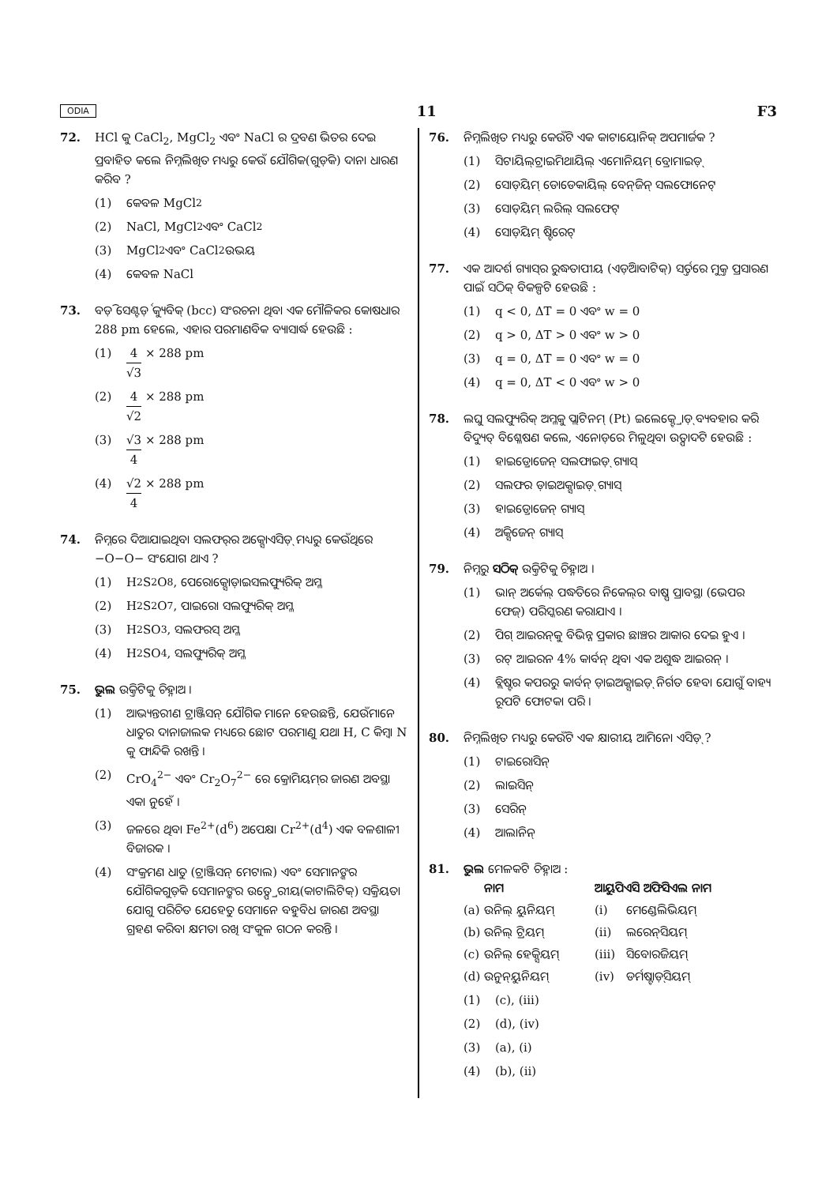ODIA 11 F3
72. HCl କୁ CaCl<sub>2</sub>, MgCl<sub>2</sub> ଏବଂ NaCl ର ଦ୍ରବଣ ଭିତର ଦେଇ ପ୍ରବାହିତ କଲେ ନିମ୍ନଲିଖିତ ମଧ୍ୟରୁ କେଉଁ ଯୌଗିକ(ଗୁଡ଼ିକ) ଦାନା ଧାରଣ କରିବ ?
(1) କେବଳ MgCl<sub>2</sub>
(2) NaCl, MgCl<sub>2</sub> ଏବଂ CaCl<sub>2</sub>
(3) MgCl<sub>2</sub> ଏବଂ CaCl<sub>2</sub> ଉଭୟ
(4) କେବଳ NaCl
73. ବଡ଼ି ସେଣ୍ଟର୍ଡ଼ କ୍ୟୁବିକ୍ (bcc) ସଂରଚନା ଥିବା ଏକ ମୌଳିକର କୋଷଧାର 288 pm ହେଲେ, ଏହାର ପରମାଣବିକ ବ୍ୟାସାର୍ଦ୍ଧ ହେଉଛି :
(1) 4 √3 × 288 pm
(2) 4 √2 × 288 pm
(3) √3 4 × 288 pm
(4) √2 4 × 288 pm
74. ନିମ୍ନରେ ଦିଆଯାଇଥିବା ସଲଫର୍‌ର ଅକ୍ସୋଏସିଡ଼୍ ମଧ୍ୟରୁ କେଉଁଥିରେ −O−O− ସଂଯୋଗ ଥାଏ ?
(1) H<sub>2</sub>S<sub>2</sub>O<sub>8</sub>, ପେରୋକ୍ସୋଡ଼ାଇସଲଫ୍ୟୁରିକ୍ ଅମ୍ଳ
(2) H<sub>2</sub>S<sub>2</sub>O<sub>7</sub>, ପାଇରୋ ସଲଫ୍ୟୁରିକ୍ ଅମ୍ଳ
(3) H<sub>2</sub>SO<sub>3</sub>, ସଲଫରସ୍ ଅମ୍ଳ
(4) H<sub>2</sub>SO<sub>4</sub>, ସଲଫ୍ୟୁରିକ୍ ଅମ୍ଳ
75. ଭୁଲ ଉକ୍ତିଟିକୁ ଚିହ୍ନାଅ ।
(1) ଆଭ୍ୟନ୍ତରୀଣ ଟ୍ରାଞ୍ଜିସନ୍ ଯୌଗିକ ମାନେ ହେଉଛନ୍ତି, ଯେଉଁମାନେ ଧାତୁର ଦାନାଜାଲକ ମଧ୍ୟରେ ଛୋଟ ପରମାଣୁ ଯଥା H, C କିମ୍ବା N କୁ ଫାନ୍ଦିକି ରଖନ୍ତି ।
(2) CrO<sub>4</sub><sup>2−</sup> ଏବଂ Cr<sub>2</sub>O<sub>7</sub><sup>2−</sup> ରେ କ୍ରୋମିୟମ୍‌ର ଜାରଣ ଅବସ୍ଥା ଏକା ନୁହେଁ ।
(3) ଜଳରେ ଥିବା Fe<sup>2+</sup>(d<sup>6</sup>) ଅପେକ୍ଷା Cr<sup>2+</sup>(d<sup>4</sup>) ଏକ ବଳଶାଳୀ ବିଜାରକ ।
(4) ସଂକ୍ରମଣ ଧାତୁ (ଟ୍ରାଞ୍ଜିସନ୍ ମେଟାଲ) ଏବଂ ସେମାନଙ୍କର ଯୌଗିକଗୁଡ଼ିକ ସେମାନଙ୍କର ଉତ୍ପ୍ରେରୀୟ(କାଟାଲିଟିକ୍) ସକ୍ରିୟତା ଯୋଗୁ ପରିଚିତ ଯେହେତୁ ସେମାନେ ବହୁବିଧ ଜାରଣ ଅବସ୍ଥା ଗ୍ରହଣ କରିବା କ୍ଷମତା ରଖି ସଂକୁଳ ଗଠନ କରନ୍ତି ।
76. ନିମ୍ନଲିଖିତ ମଧ୍ୟରୁ କେଉଁଟି ଏକ କାଟାୟୋନିକ୍ ଅପମାର୍ଜକ ?
(1) ସିଟାୟିଲ୍‌ଟ୍ରାଇମିଥାୟିଲ୍ ଏମୋନିୟମ୍ ବ୍ରୋମାଇଡ଼୍
(2) ସୋଡ଼ିୟମ୍ ଡୋଡେକାୟିଲ୍ ବେନ୍‌ଜିନ୍ ସଲଫୋନେଟ୍
(3) ସୋଡ଼ିୟମ୍ ଲରିଲ୍ ସଲଫେଟ୍
(4) ସୋଡ଼ିୟମ୍ ଷ୍ଟିରେଟ୍
77. ଏକ ଆଦର୍ଶ ଗ୍ୟାସ୍‌ର ରୁଦ୍ଧତାପୀୟ (ଏଡ଼ିଆବାଟିକ୍) ସର୍ତ୍ତରେ ମୁକ୍ତ ପ୍ରସାରଣ ପାଇଁ ସଠିକ୍ ବିକଳ୍ପଟି ହେଉଛି :
(1) q < 0, ΔT = 0 ଏବଂ w = 0
(2) q > 0, ΔT > 0 ଏବଂ w > 0
(3) q = 0, ΔT = 0 ଏବଂ w = 0
(4) q = 0, ΔT < 0 ଏବଂ w > 0
78. ଲଘୁ ସଲଫ୍ୟୁରିକ୍ ଅମ୍ଳକୁ ପ୍ଲାଟିନମ୍ (Pt) ଇଲେକ୍ଟ୍ରୋଡ଼୍ ବ୍ୟବହାର କରି ବିଦ୍ୟୁତ୍ ବିଶ୍ଳେଷଣ କଲେ, ଏନୋଡ଼ରେ ମିଳୁଥିବା ଉତ୍ପାଦଟି ହେଉଛି :
(1) ହାଇଡ୍ରୋଜେନ୍ ସଲଫାଇଡ଼୍ ଗ୍ୟାସ୍
(2) ସଲଫର ଡ଼ାଇଅକ୍ସାଇଡ଼୍ ଗ୍ୟାସ୍
(3) ହାଇଡ୍ରୋଜେନ୍ ଗ୍ୟାସ୍
(4) ଅକ୍ସିଜେନ୍ ଗ୍ୟାସ୍
79. ନିମ୍ନରୁ ସଠିକ୍ ଉକ୍ତିଟିକୁ ଚିହ୍ନାଅ ।
(1) ଭାନ୍ ଅର୍କେଲ୍ ପଦ୍ଧତିରେ ନିକେଲ୍‌ର ବାଷ୍ପ ପ୍ରାବସ୍ଥା (ଭେପର ଫେଜ୍) ପରିସ୍କରଣ କରାଯାଏ ।
(2) ପିଗ୍ ଆଇରନ୍‌କୁ ବିଭିନ୍ନ ପ୍ରକାର ଛାଞ୍ଚର ଆକାର ଦେଇ ହୁଏ ।
(3) ରଟ୍ ଆଇରନ 4% କାର୍ବନ୍ ଥିବା ଏକ ଅଶୁଦ୍ଧ ଆଇରନ୍ ।
(4) ବ୍ଲିଷ୍ଟର କପରରୁ କାର୍ବନ୍ ଡ଼ାଇଅକ୍ସାଇଡ଼୍ ନିର୍ଗତ ହେବା ଯୋଗୁଁ ବାହ୍ୟ ରୂପଟି ଫୋଟକା ପରି ।
80. ନିମ୍ନଲିଖିତ ମଧ୍ୟରୁ କେଉଁଟି ଏକ କ୍ଷାରୀୟ ଆମିନୋ ଏସିଡ଼୍ ?
(1) ଟାଇରୋସିନ୍
(2) ଲାଇସିନ୍
(3) ସେରିନ୍
(4) ଆଲାନିନ୍
81. ଭୁଲ ମେଳକଟି ଚିହ୍ନାଅ :
ନାମ ଆୟୁପିଏସି ଅଫିସିଏଲ ନାମ (a) ଉନିଲ୍ ୟୁନିୟମ୍ (i) ମେଣ୍ଡେଲିଭିୟମ୍ (b) ଉନିଲ୍ ଟ୍ରିୟମ୍ (ii) ଲରେନ୍‌ସିୟମ୍ (c) ଉନିଲ୍ ହେକ୍ସିୟମ୍ (iii) ସିବୋରଜିୟମ୍ (d) ଉନୁନ୍‌ୟୁନିୟମ୍ (iv) ଡର୍ମଷ୍ଟାଡ଼୍‌ସିୟମ୍
(1) (c), (iii)
(2) (d), (iv)
(3) (a), (i)
(4) (b), (ii)